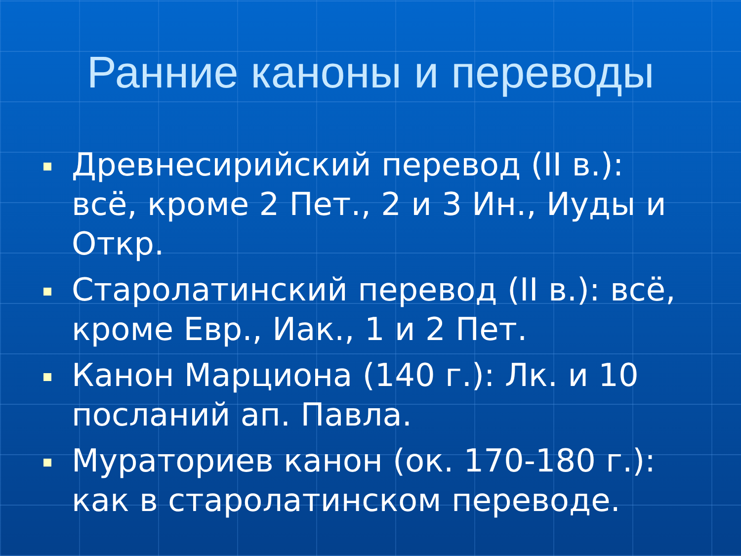Ранние каноны и переводы
Древнесирийский перевод (II в.): всё, кроме 2 Пет., 2 и 3 Ин., Иуды и Откр.
Старолатинский перевод (II в.): всё, кроме Евр., Иак., 1 и 2 Пет.
Канон Марциона (140 г.): Лк. и 10 посланий ап. Павла.
Мураториев канон (ок. 170-180 г.): как в старолатинском переводе.